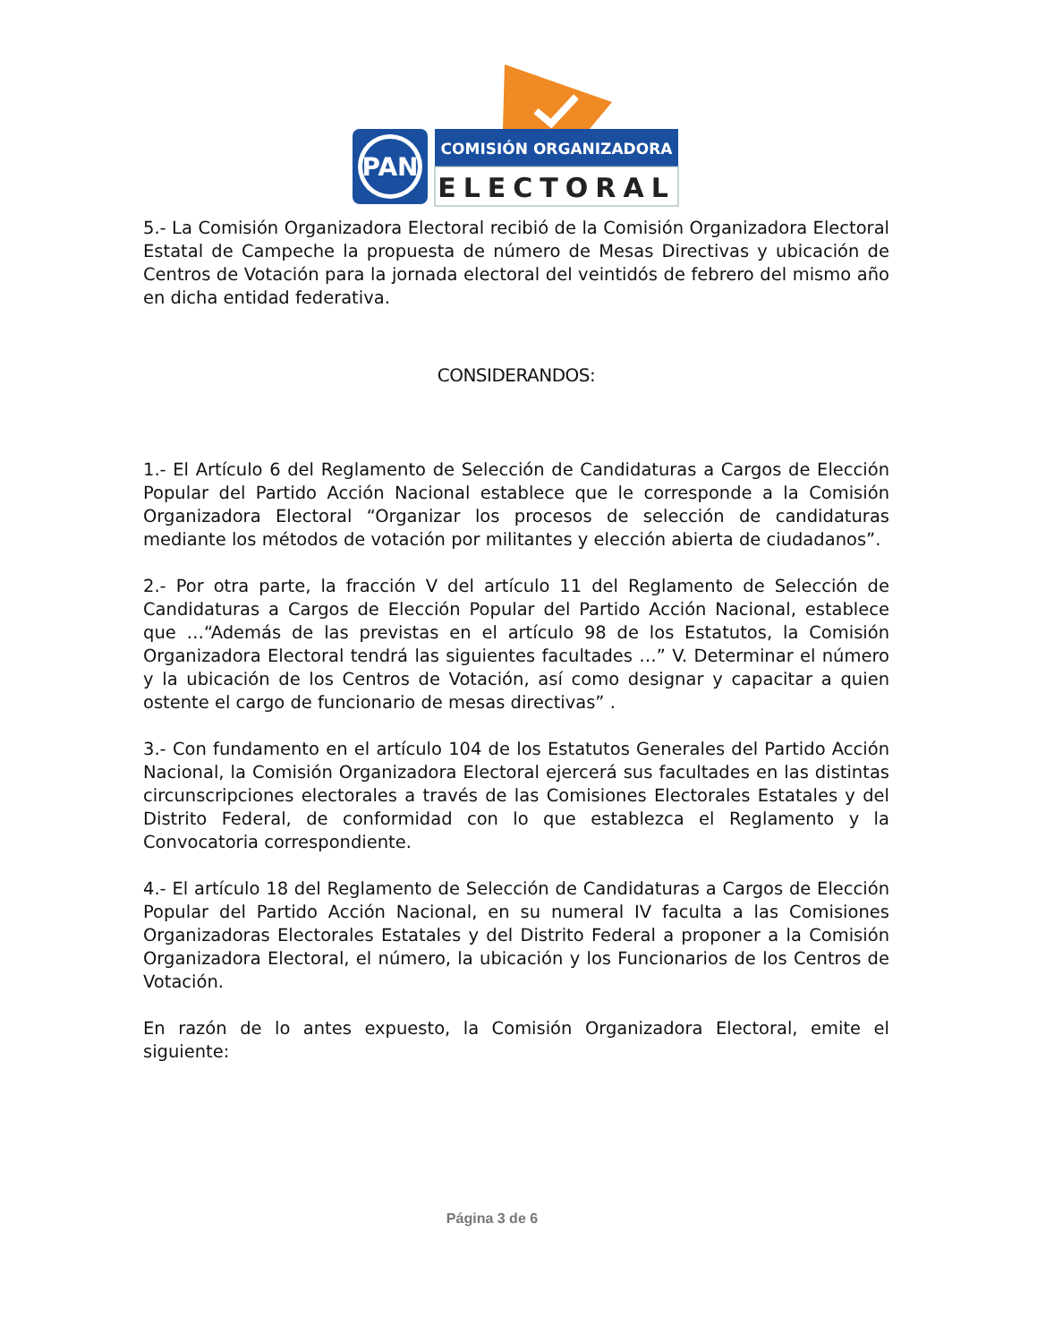PAN
COMISIÓN ORGANIZADORA
ELECTORAL
5.- La Comisión Organizadora Electoral recibió de la Comisión Organizadora Electoral Estatal de Campeche la propuesta de número de Mesas Directivas y ubicación de Centros de Votación para la jornada electoral del veintidós de febrero del mismo año en dicha entidad federativa.
CONSIDERANDOS:
1.- El Artículo 6 del Reglamento de Selección de Candidaturas a Cargos de Elección Popular del Partido Acción Nacional establece que le corresponde a la Comisión Organizadora Electoral “Organizar los procesos de selección de candidaturas mediante los métodos de votación por militantes y elección abierta de ciudadanos”.
2.- Por otra parte, la fracción V del artículo 11 del Reglamento de Selección de Candidaturas a Cargos de Elección Popular del Partido Acción Nacional, establece que …“Además de las previstas en el artículo 98 de los Estatutos, la Comisión Organizadora Electoral tendrá las siguientes facultades …” V. Determinar el número y la ubicación de los Centros de Votación, así como designar y capacitar a quien ostente el cargo de funcionario de mesas directivas” .
3.- Con fundamento en el artículo 104 de los Estatutos Generales del Partido Acción Nacional, la Comisión Organizadora Electoral ejercerá sus facultades en las distintas circunscripciones electorales a través de las Comisiones Electorales Estatales y del Distrito Federal, de conformidad con lo que establezca el Reglamento y la Convocatoria correspondiente.
4.- El artículo 18 del Reglamento de Selección de Candidaturas a Cargos de Elección Popular del Partido Acción Nacional, en su numeral IV faculta a las Comisiones Organizadoras Electorales Estatales y del Distrito Federal a proponer a la Comisión Organizadora Electoral, el número, la ubicación y los Funcionarios de los Centros de Votación.
En razón de lo antes expuesto, la Comisión Organizadora Electoral, emite el siguiente:
Página 3 de 6